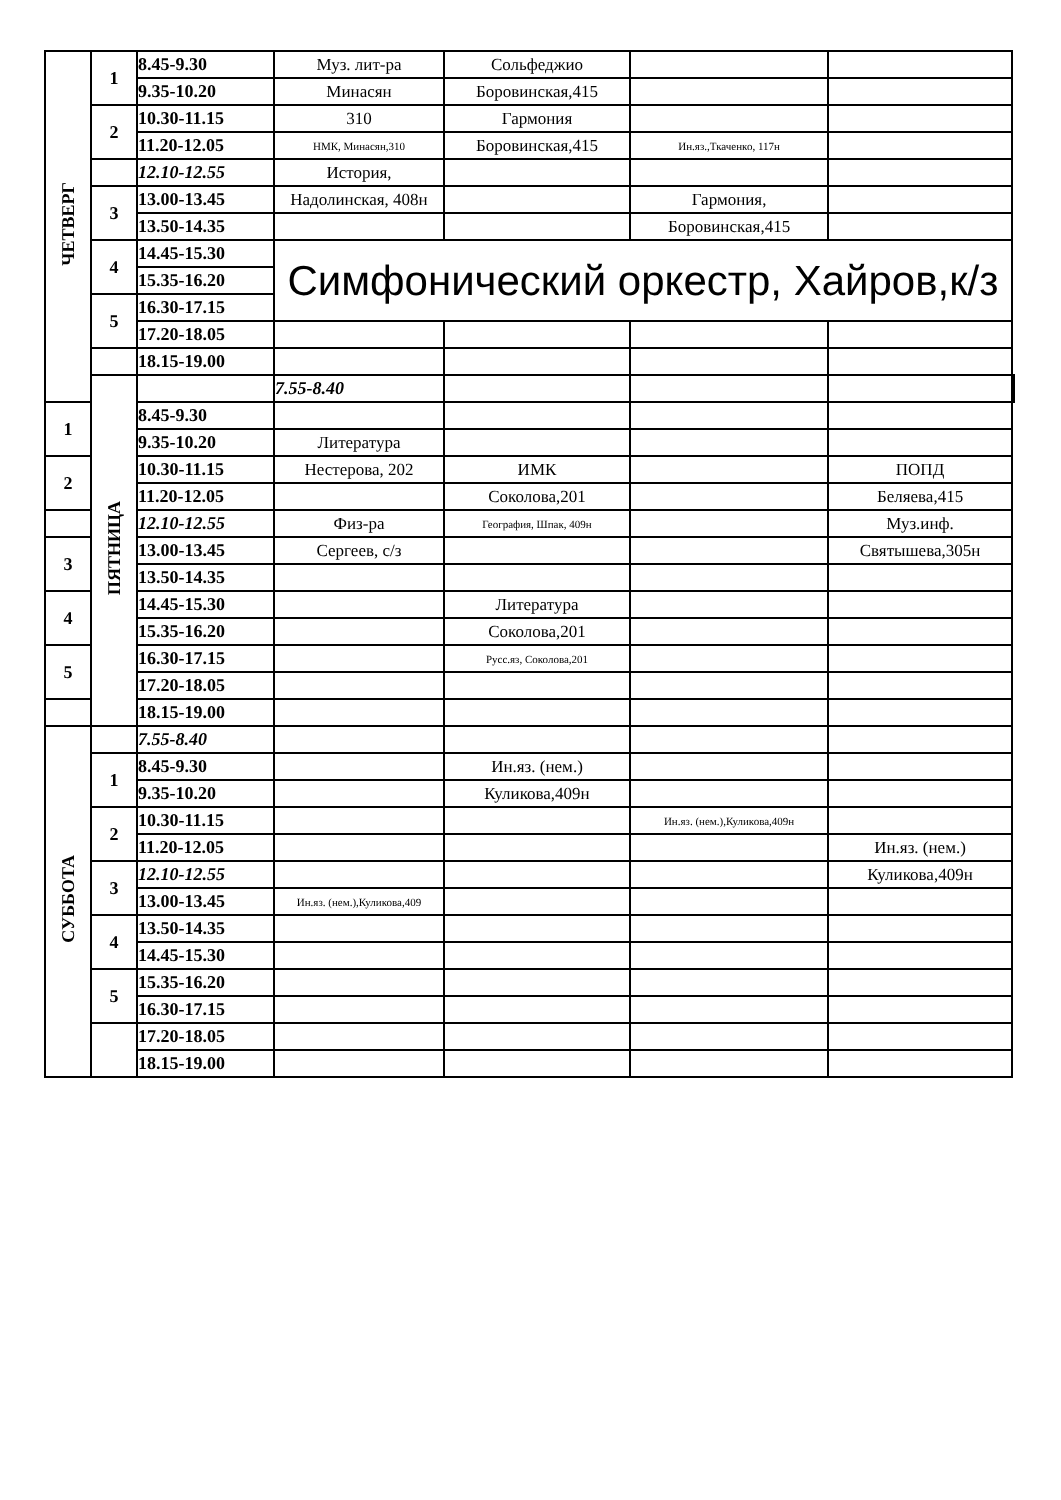| ЧЕТВЕРГ | 1 | 8.45-9.30 | Муз. лит-ра | Сольфеджио | | | |
| | | 9.35-10.20 | Минасян | Боровинская,415 | | | |
| | 2 | 10.30-11.15 | 310 | Гармония | | | |
| | | 11.20-12.05 | НМК, Минасян,310 | Боровинская,415 | Ин.яз.,Ткаченко, 117н | | |
| | | 12.10-12.55 | История, | | | | |
| | 3 | 13.00-13.45 | Надолинская, 408н | | Гармония, | | |
| | | 13.50-14.35 | | | Боровинская,415 | | |
| | 4 | 14.45-15.30 | Симфонический оркестр, Хайров,к/з | | | | |
| | | 15.35-16.20 | | | | | |
| | 5 | 16.30-17.15 | | | | | |
| | | 17.20-18.05 | | | | | |
| | | 18.15-19.00 | | | | | |
| | ПЯТНИЦА | | 7.55-8.40 | | | | |
| 1 | | 8.45-9.30 | | | | | |
| | | 9.35-10.20 | Литература | | | | |
| 2 | | 10.30-11.15 | Нестерова, 202 | ИМК | | ПОПД | |
| | | 11.20-12.05 | | Соколова,201 | | Беляева,415 | |
| | | 12.10-12.55 | Физ-ра | География, Шпак, 409н | | Муз.инф. | |
| 3 | | 13.00-13.45 | Сергеев, с/з | | | Святышева,305н | |
| | | 13.50-14.35 | | | | | |
| 4 | | 14.45-15.30 | | Литература | | | |
| | | 15.35-16.20 | | Соколова,201 | | | |
| 5 | | 16.30-17.15 | | Русс.яз, Соколова,201 | | | |
| | | 17.20-18.05 | | | | | |
| | | 18.15-19.00 | | | | | |
| СУББОТА | | 7.55-8.40 | | | | | |
| | 1 | 8.45-9.30 | | Ин.яз. (нем.) | | | |
| | | 9.35-10.20 | | Куликова,409н | | | |
| | 2 | 10.30-11.15 | | | Ин.яз. (нем.),Куликова,409н | | |
| | | 11.20-12.05 | | | | Ин.яз. (нем.) | |
| | 3 | 12.10-12.55 | | | | Куликова,409н | |
| | | 13.00-13.45 | Ин.яз. (нем.),Куликова,409 | | | | |
| | 4 | 13.50-14.35 | | | | | |
| | | 14.45-15.30 | | | | | |
| | 5 | 15.35-16.20 | | | | | |
| | | 16.30-17.15 | | | | | |
| | | 17.20-18.05 | | | | | |
| | | 18.15-19.00 | | | | | |